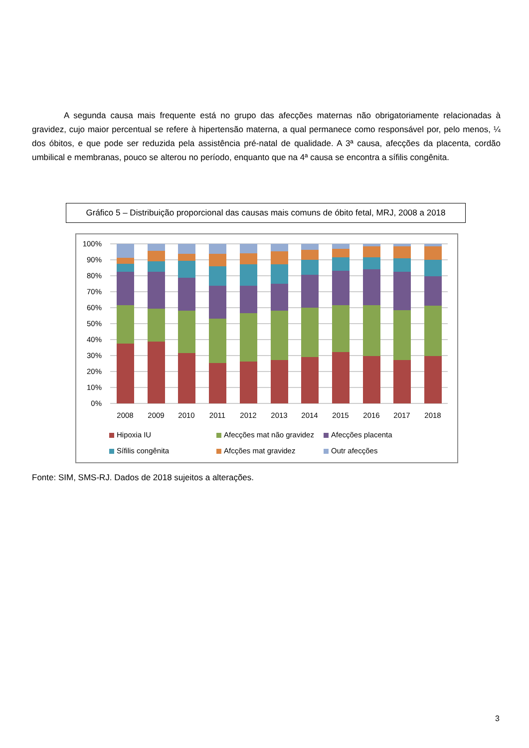A segunda causa mais frequente está no grupo das afecções maternas não obrigatoriamente relacionadas à gravidez, cujo maior percentual se refere à hipertensão materna, a qual permanece como responsável por, pelo menos, ¼ dos óbitos, e que pode ser reduzida pela assistência pré-natal de qualidade. A 3ª causa, afecções da placenta, cordão umbilical e membranas, pouco se alterou no período, enquanto que na 4ª causa se encontra a sífilis congênita.
Gráfico 5 – Distribuição proporcional das causas mais comuns de óbito fetal, MRJ, 2008 a 2018
100%
90%
80%
70%
60%
50%
40%
30%
20%
10%
0%
2008
2009
2010
2011
2012
2013
2014
2015
2016
2017
2018
Hipoxia IU
Afecções mat não gravidez
Afecções placenta
Sífilis congênita
Afcções mat gravidez
Outr afecções
Fonte: SIM, SMS-RJ. Dados de 2018 sujeitos a alterações.
3